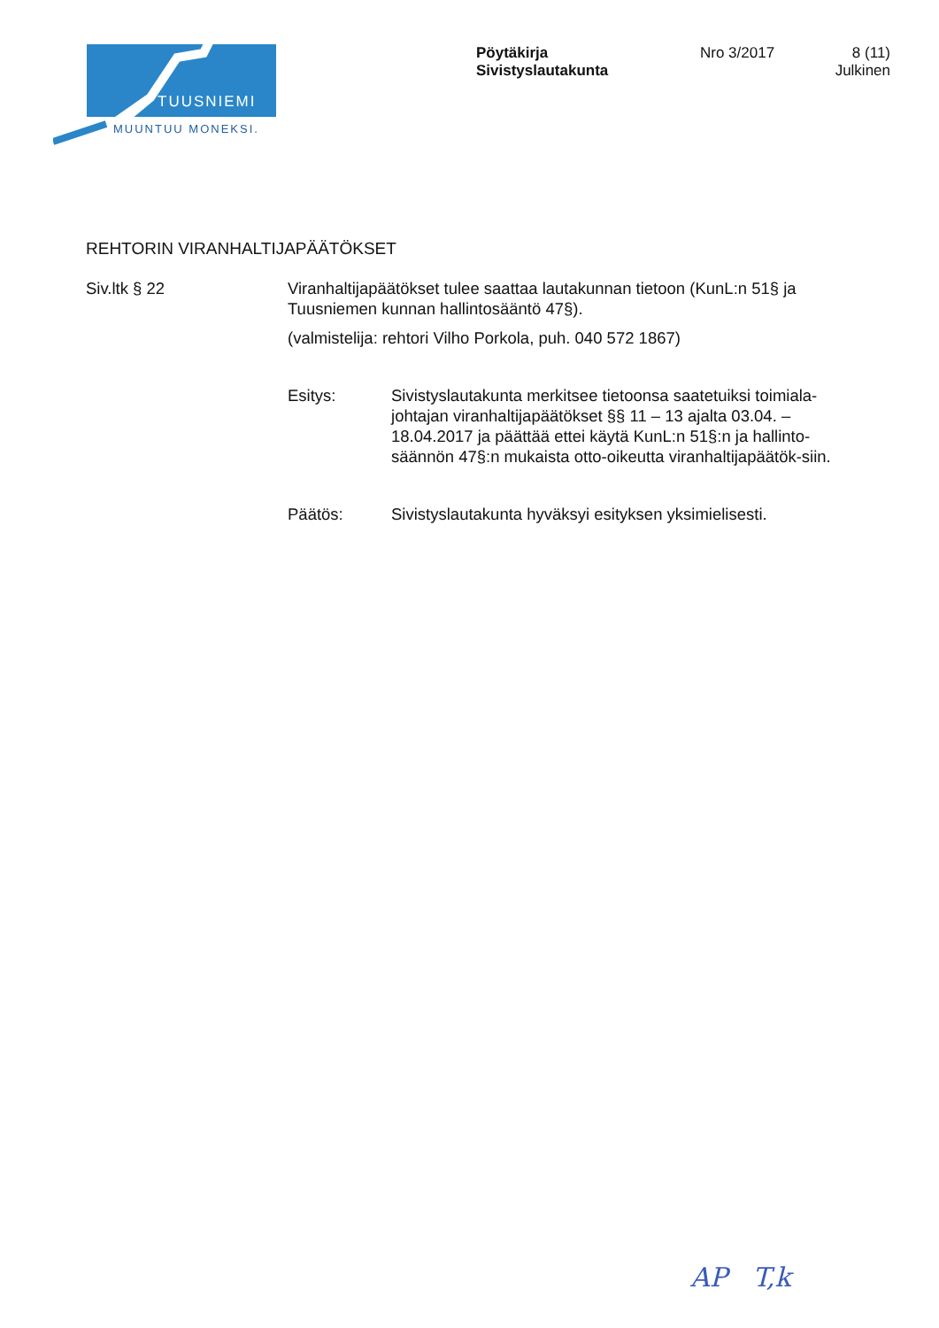TUUSNIEMI
MUUNTUU MONEKSI.
Pöytäkirja
Sivistyslautakunta
Nro 3/2017 8 (11)
Julkinen
REHTORIN VIRANHALTIJAPÄÄTÖKSET
Siv.ltk § 22 Viranhaltijapäätökset tulee saattaa lautakunnan tietoon (KunL:n 51§ ja Tuusniemen kunnan hallintosääntö 47§).
(valmistelija: rehtori Vilho Porkola, puh. 040 572 1867)
Esitys: Sivistyslautakunta merkitsee tietoonsa saatetuiksi toimiala-johtajan viranhaltijapäätökset §§ 11 – 13 ajalta 03.04. – 18.04.2017 ja päättää ettei käytä KunL:n 51§:n ja hallinto-säännön 47§:n mukaista otto-oikeutta viranhaltijapäätök-siin.
Päätös: Sivistyslautakunta hyväksyi esityksen yksimielisesti.
AP T,k